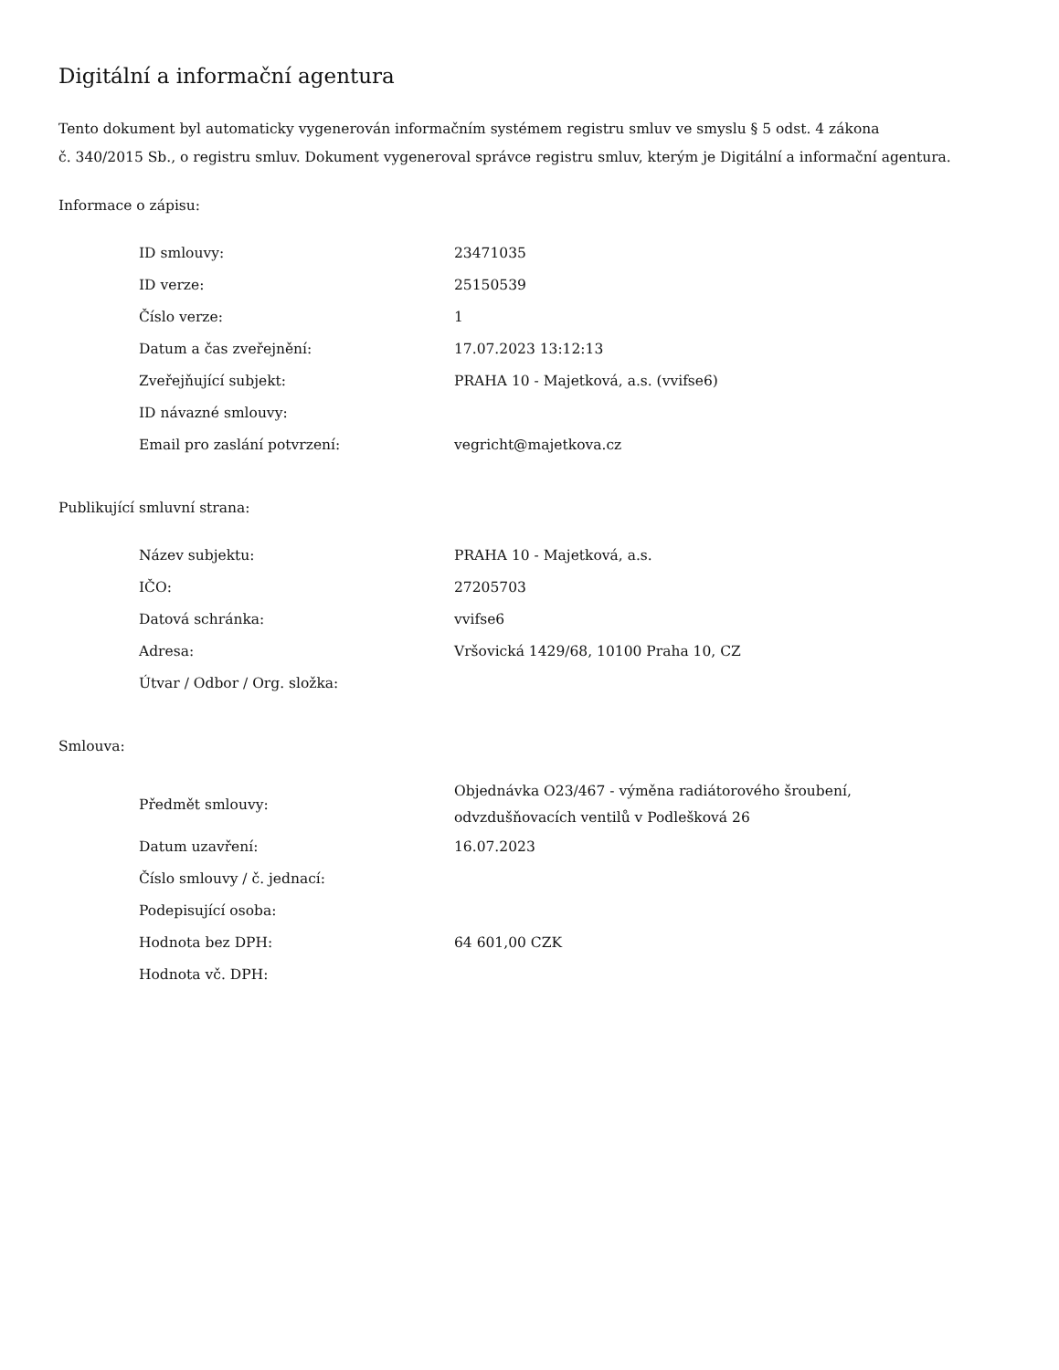Digitální a informační agentura
Tento dokument byl automaticky vygenerován informačním systémem registru smluv ve smyslu § 5 odst. 4 zákona
č. 340/2015 Sb., o registru smluv. Dokument vygeneroval správce registru smluv, kterým je Digitální a informační agentura.
Informace o zápisu:
| ID smlouvy: | 23471035 |
| ID verze: | 25150539 |
| Číslo verze: | 1 |
| Datum a čas zveřejnění: | 17.07.2023 13:12:13 |
| Zveřejňující subjekt: | PRAHA 10 - Majetková, a.s. (vvifse6) |
| ID návazné smlouvy: | |
| Email pro zaslání potvrzení: | vegricht@majetkova.cz |
Publikující smluvní strana:
| Název subjektu: | PRAHA 10 - Majetková, a.s. |
| IČO: | 27205703 |
| Datová schránka: | vvifse6 |
| Adresa: | Vršovická 1429/68, 10100 Praha 10, CZ |
| Útvar / Odbor / Org. složka: | |
Smlouva:
| Předmět smlouvy: | Objednávka O23/467 - výměna radiátorového šroubení, odvzdušňovacích ventilů v Podlešková 26 |
| Datum uzavření: | 16.07.2023 |
| Číslo smlouvy / č. jednací: | |
| Podepisující osoba: | |
| Hodnota bez DPH: | 64 601,00 CZK |
| Hodnota vč. DPH: | |